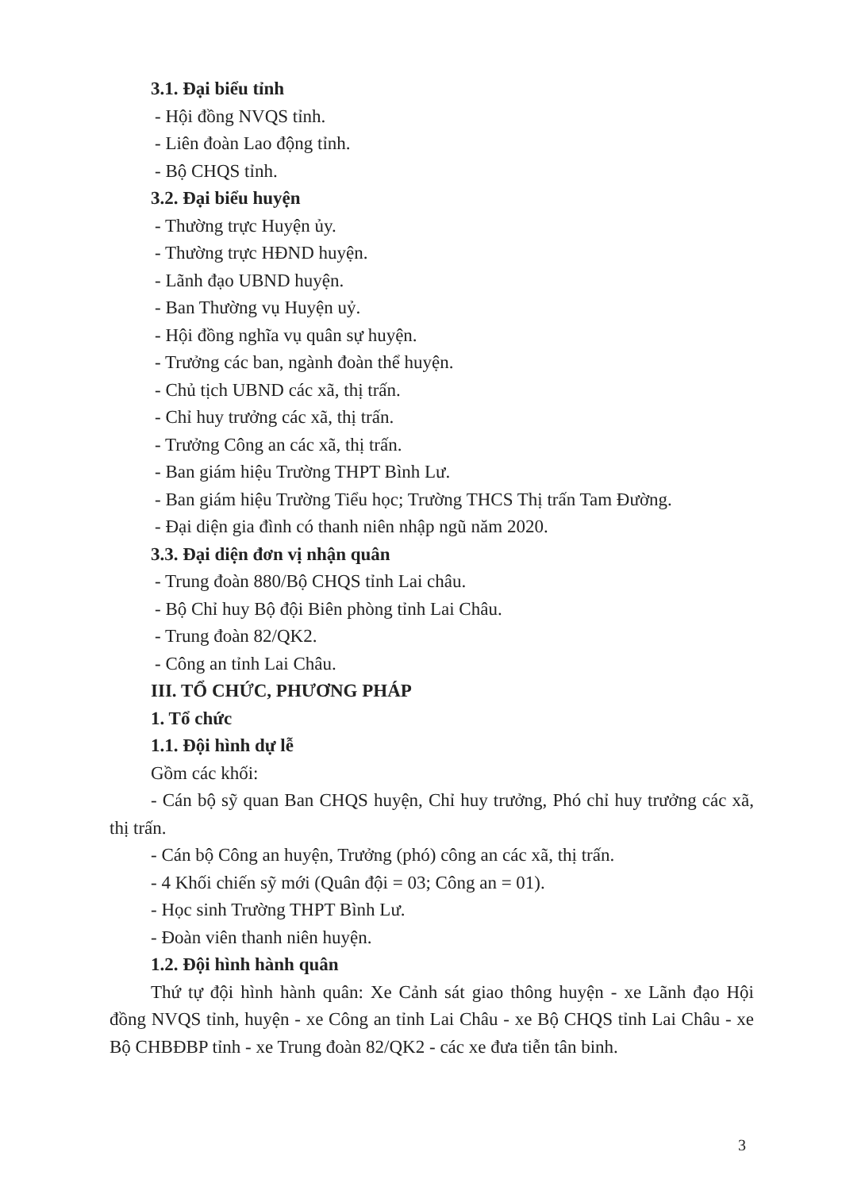3.1. Đại biểu tỉnh
- Hội đồng NVQS tỉnh.
- Liên đoàn Lao động tỉnh.
- Bộ CHQS tỉnh.
3.2. Đại biểu huyện
- Thường trực Huyện ủy.
- Thường trực HĐND huyện.
- Lãnh đạo UBND huyện.
- Ban Thường vụ Huyện uỷ.
- Hội đồng nghĩa vụ quân sự huyện.
- Trưởng các ban, ngành đoàn thể huyện.
- Chủ tịch UBND các xã, thị trấn.
- Chỉ huy trưởng các xã, thị trấn.
- Trưởng Công an các xã, thị trấn.
- Ban giám hiệu Trường THPT Bình Lư.
- Ban giám hiệu Trường Tiểu học; Trường THCS Thị trấn Tam Đường.
- Đại diện gia đình có thanh niên nhập ngũ năm 2020.
3.3. Đại diện đơn vị nhận quân
- Trung đoàn 880/Bộ CHQS tỉnh Lai châu.
- Bộ Chỉ huy Bộ đội Biên phòng tỉnh Lai Châu.
- Trung đoàn 82/QK2.
- Công an tỉnh Lai Châu.
III. TỔ CHỨC, PHƯƠNG PHÁP
1. Tổ chức
1.1. Đội hình dự lễ
Gồm các khối:
- Cán bộ sỹ quan Ban CHQS huyện, Chỉ huy trưởng, Phó chỉ huy trưởng các xã, thị trấn.
- Cán bộ Công an huyện, Trưởng (phó) công an các xã, thị trấn.
- 4 Khối chiến sỹ mới (Quân đội = 03; Công an = 01).
- Học sinh Trường THPT Bình Lư.
- Đoàn viên thanh niên huyện.
1.2. Đội hình hành quân
Thứ tự đội hình hành quân: Xe Cảnh sát giao thông huyện - xe Lãnh đạo Hội đồng NVQS tỉnh, huyện - xe Công an tỉnh Lai Châu - xe Bộ CHQS tỉnh Lai Châu - xe Bộ CHBĐBP tỉnh - xe Trung đoàn 82/QK2 - các xe đưa tiễn tân binh.
3